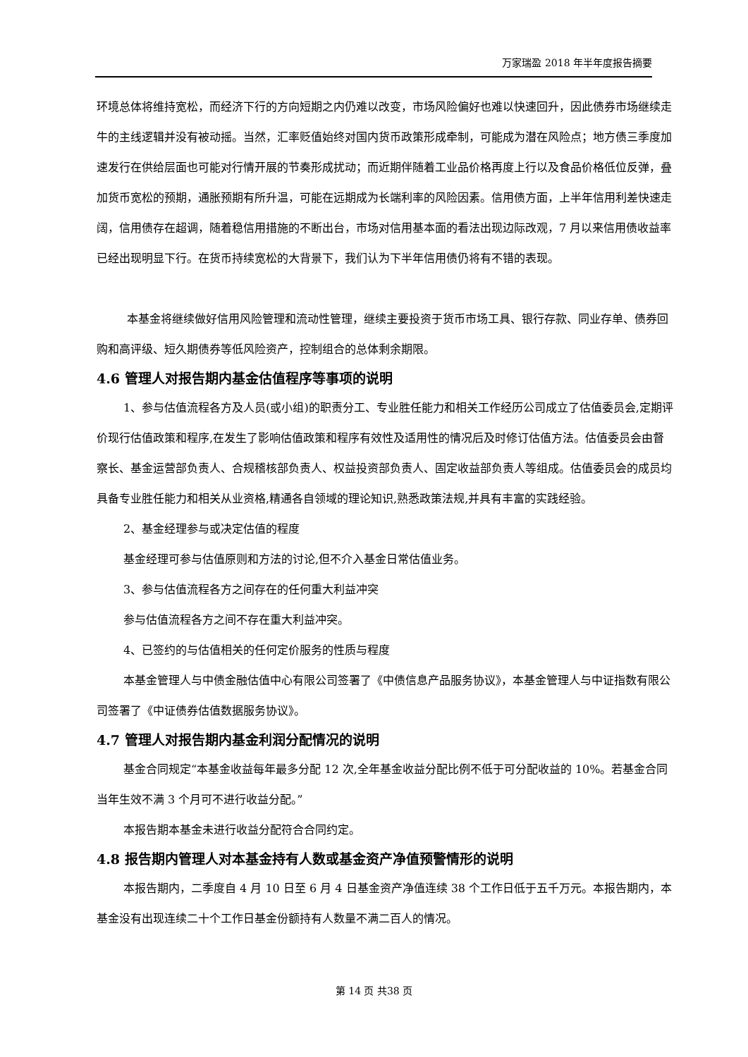万家瑞盈 2018 年半年度报告摘要
环境总体将维持宽松，而经济下行的方向短期之内仍难以改变，市场风险偏好也难以快速回升，因此债券市场继续走牛的主线逻辑并没有被动摇。当然，汇率贬值始终对国内货币政策形成牵制，可能成为潜在风险点；地方债三季度加速发行在供给层面也可能对行情开展的节奏形成扰动；而近期伴随着工业品价格再度上行以及食品价格低位反弹，叠加货币宽松的预期，通胀预期有所升温，可能在远期成为长端利率的风险因素。信用债方面，上半年信用利差快速走阔，信用债存在超调，随着稳信用措施的不断出台，市场对信用基本面的看法出现边际改观，7 月以来信用债收益率已经出现明显下行。在货币持续宽松的大背景下，我们认为下半年信用债仍将有不错的表现。
本基金将继续做好信用风险管理和流动性管理，继续主要投资于货币市场工具、银行存款、同业存单、债券回购和高评级、短久期债券等低风险资产，控制组合的总体剩余期限。
4.6 管理人对报告期内基金估值程序等事项的说明
1、参与估值流程各方及人员(或小组)的职责分工、专业胜任能力和相关工作经历公司成立了估值委员会,定期评价现行估值政策和程序,在发生了影响估值政策和程序有效性及适用性的情况后及时修订估值方法。估值委员会由督察长、基金运营部负责人、合规稽核部负责人、权益投资部负责人、固定收益部负责人等组成。估值委员会的成员均具备专业胜任能力和相关从业资格,精通各自领域的理论知识,熟悉政策法规,并具有丰富的实践经验。
2、基金经理参与或决定估值的程度
基金经理可参与估值原则和方法的讨论,但不介入基金日常估值业务。
3、参与估值流程各方之间存在的任何重大利益冲突
参与估值流程各方之间不存在重大利益冲突。
4、已签约的与估值相关的任何定价服务的性质与程度
本基金管理人与中债金融估值中心有限公司签署了《中债信息产品服务协议》，本基金管理人与中证指数有限公司签署了《中证债券估值数据服务协议》。
4.7 管理人对报告期内基金利润分配情况的说明
基金合同规定“本基金收益每年最多分配 12 次,全年基金收益分配比例不低于可分配收益的 10%。若基金合同当年生效不满 3 个月可不进行收益分配。”
本报告期本基金未进行收益分配符合合同约定。
4.8 报告期内管理人对本基金持有人数或基金资产净值预警情形的说明
本报告期内，二季度自 4 月 10 日至 6 月 4 日基金资产净值连续 38 个工作日低于五千万元。本报告期内，本基金没有出现连续二十个工作日基金份额持有人数量不满二百人的情况。
第 14 页 共38 页